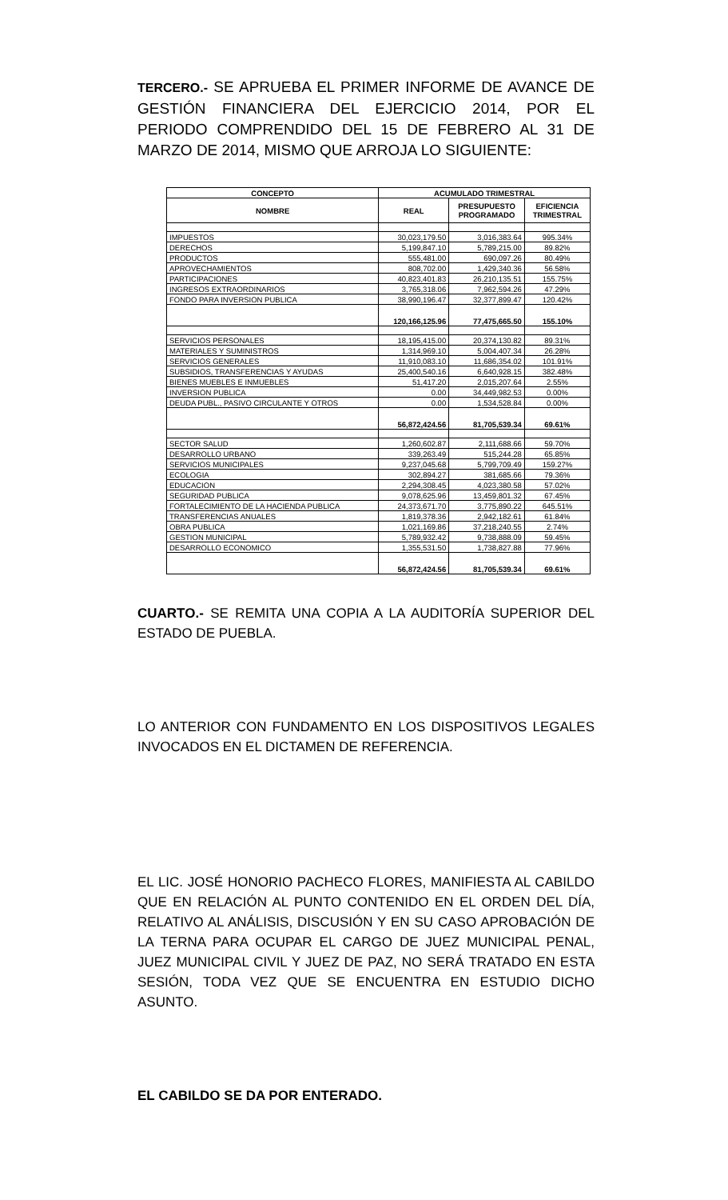TERCERO.- SE APRUEBA EL PRIMER INFORME DE AVANCE DE GESTIÓN FINANCIERA DEL EJERCICIO 2014, POR EL PERIODO COMPRENDIDO DEL 15 DE FEBRERO AL 31 DE MARZO DE 2014, MISMO QUE ARROJA LO SIGUIENTE:
| CONCEPTO | ACUMULADO TRIMESTRAL | | |
| --- | --- | --- | --- |
| NOMBRE | REAL | PRESUPUESTO PROGRAMADO | EFICIENCIA TRIMESTRAL |
| IMPUESTOS | 30,023,179.50 | 3,016,383.64 | 995.34% |
| DERECHOS | 5,199,847.10 | 5,789,215.00 | 89.82% |
| PRODUCTOS | 555,481.00 | 690,097.26 | 80.49% |
| APROVECHAMIENTOS | 808,702.00 | 1,429,340.36 | 56.58% |
| PARTICIPACIONES | 40,823,401.83 | 26,210,135.51 | 155.75% |
| INGRESOS EXTRAORDINARIOS | 3,765,318.06 | 7,962,594.26 | 47.29% |
| FONDO PARA INVERSION PUBLICA | 38,990,196.47 | 32,377,899.47 | 120.42% |
| | 120,166,125.96 | 77,475,665.50 | 155.10% |
| SERVICIOS PERSONALES | 18,195,415.00 | 20,374,130.82 | 89.31% |
| MATERIALES Y SUMINISTROS | 1,314,969.10 | 5,004,407.34 | 26.28% |
| SERVICIOS GENERALES | 11,910,083.10 | 11,686,354.02 | 101.91% |
| SUBSIDIOS, TRANSFERENCIAS Y AYUDAS | 25,400,540.16 | 6,640,928.15 | 382.48% |
| BIENES MUEBLES E INMUEBLES | 51,417.20 | 2,015,207.64 | 2.55% |
| INVERSION PUBLICA | 0.00 | 34,449,982.53 | 0.00% |
| DEUDA PUBL., PASIVO CIRCULANTE Y OTROS | 0.00 | 1,534,528.84 | 0.00% |
| | 56,872,424.56 | 81,705,539.34 | 69.61% |
| SECTOR SALUD | 1,260,602.87 | 2,111,688.66 | 59.70% |
| DESARROLLO URBANO | 339,263.49 | 515,244.28 | 65.85% |
| SERVICIOS MUNICIPALES | 9,237,045.68 | 5,799,709.49 | 159.27% |
| ECOLOGIA | 302,894.27 | 381,685.66 | 79.36% |
| EDUCACION | 2,294,308.45 | 4,023,380.58 | 57.02% |
| SEGURIDAD PUBLICA | 9,078,625.96 | 13,459,801.32 | 67.45% |
| FORTALECIMIENTO DE LA HACIENDA PUBLICA | 24,373,671.70 | 3,775,890.22 | 645.51% |
| TRANSFERENCIAS ANUALES | 1,819,378.36 | 2,942,182.61 | 61.84% |
| OBRA PUBLICA | 1,021,169.86 | 37,218,240.55 | 2.74% |
| GESTION MUNICIPAL | 5,789,932.42 | 9,738,888.09 | 59.45% |
| DESARROLLO ECONOMICO | 1,355,531.50 | 1,738,827.88 | 77.96% |
| | 56,872,424.56 | 81,705,539.34 | 69.61% |
CUARTO.- SE REMITA UNA COPIA A LA AUDITORÍA SUPERIOR DEL ESTADO DE PUEBLA.
LO ANTERIOR CON FUNDAMENTO EN LOS DISPOSITIVOS LEGALES INVOCADOS EN EL DICTAMEN DE REFERENCIA.
EL LIC. JOSÉ HONORIO PACHECO FLORES, MANIFIESTA AL CABILDO QUE EN RELACIÓN AL PUNTO CONTENIDO EN EL ORDEN DEL DÍA, RELATIVO AL ANÁLISIS, DISCUSIÓN Y EN SU CASO APROBACIÓN DE LA TERNA PARA OCUPAR EL CARGO DE JUEZ MUNICIPAL PENAL, JUEZ MUNICIPAL CIVIL Y JUEZ DE PAZ, NO SERÁ TRATADO EN ESTA SESIÓN, TODA VEZ QUE SE ENCUENTRA EN ESTUDIO DICHO ASUNTO.
EL CABILDO SE DA POR ENTERADO.